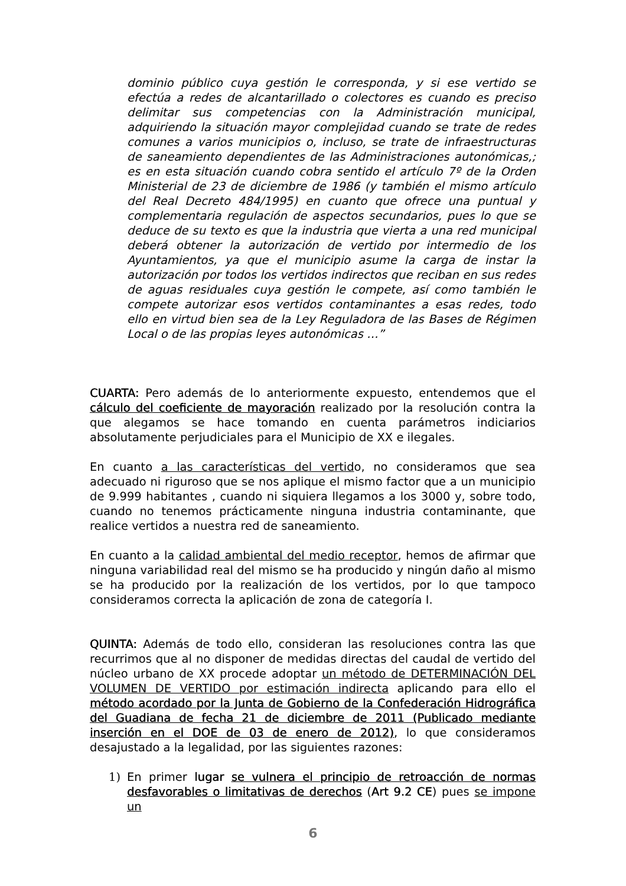dominio público cuya gestión le corresponda, y si ese vertido se efectúa a redes de alcantarillado o colectores es cuando es preciso delimitar sus competencias con la Administración municipal, adquiriendo la situación mayor complejidad cuando se trate de redes comunes a varios municipios o, incluso, se trate de infraestructuras de saneamiento dependientes de las Administraciones autonómicas,; es en esta situación cuando cobra sentido el artículo 7º de la Orden Ministerial de 23 de diciembre de 1986 (y también el mismo artículo del Real Decreto 484/1995) en cuanto que ofrece una puntual y complementaria regulación de aspectos secundarios, pues lo que se deduce de su texto es que la industria que vierta a una red municipal deberá obtener la autorización de vertido por intermedio de los Ayuntamientos, ya que el municipio asume la carga de instar la autorización por todos los vertidos indirectos que reciban en sus redes de aguas residuales cuya gestión le compete, así como también le compete autorizar esos vertidos contaminantes a esas redes, todo ello en virtud bien sea de la Ley Reguladora de las Bases de Régimen Local o de las propias leyes autonómicas …”
CUARTA: Pero además de lo anteriormente expuesto, entendemos que el cálculo del coeficiente de mayoración realizado por la resolución contra la que alegamos se hace tomando en cuenta parámetros indiciarios absolutamente perjudiciales para el Municipio de XX e ilegales.
En cuanto a las características del vertido, no consideramos que sea adecuado ni riguroso que se nos aplique el mismo factor que a un municipio de 9.999 habitantes , cuando ni siquiera llegamos a los 3000 y, sobre todo, cuando no tenemos prácticamente ninguna industria contaminante, que realice vertidos a nuestra red de saneamiento.
En cuanto a la calidad ambiental del medio receptor, hemos de afirmar que ninguna variabilidad real del mismo se ha producido y ningún daño al mismo se ha producido por la realización de los vertidos, por lo que tampoco consideramos correcta la aplicación de zona de categoría I.
QUINTA: Además de todo ello, consideran las resoluciones contra las que recurrimos que al no disponer de medidas directas del caudal de vertido del núcleo urbano de XX procede adoptar un método de DETERMINACIÓN DEL VOLUMEN DE VERTIDO por estimación indirecta aplicando para ello el método acordado por la Junta de Gobierno de la Confederación Hidrográfica del Guadiana de fecha 21 de diciembre de 2011 (Publicado mediante inserción en el DOE de 03 de enero de 2012), lo que consideramos desajustado a la legalidad, por las siguientes razones:
1) En primer lugar se vulnera el principio de retroacción de normas desfavorables o limitativas de derechos (Art 9.2 CE) pues se impone un
6